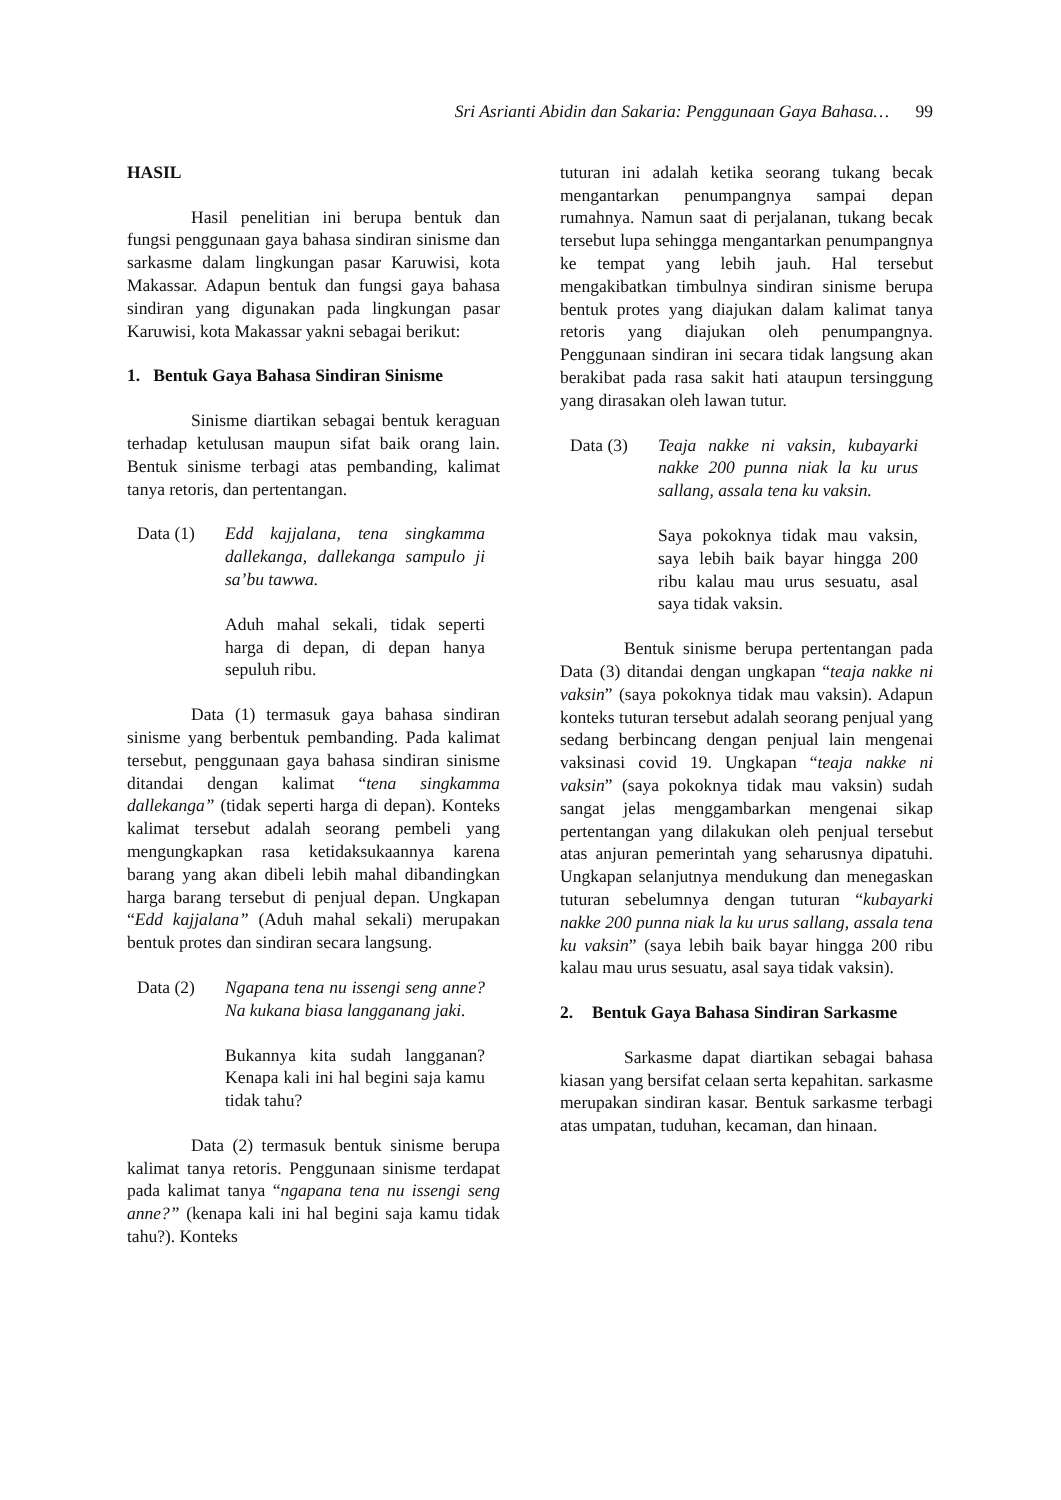Sri Asrianti Abidin dan Sakaria: Penggunaan Gaya Bahasa… 99
HASIL
Hasil penelitian ini berupa bentuk dan fungsi penggunaan gaya bahasa sindiran sinisme dan sarkasme dalam lingkungan pasar Karuwisi, kota Makassar. Adapun bentuk dan fungsi gaya bahasa sindiran yang digunakan pada lingkungan pasar Karuwisi, kota Makassar yakni sebagai berikut:
1. Bentuk Gaya Bahasa Sindiran Sinisme
Sinisme diartikan sebagai bentuk keraguan terhadap ketulusan maupun sifat baik orang lain. Bentuk sinisme terbagi atas pembanding, kalimat tanya retoris, dan pertentangan.
Data (1) Edd kajjalana, tena singkamma dallekanga, dallekanga sampulo ji sa’bu tawwa.
Aduh mahal sekali, tidak seperti harga di depan, di depan hanya sepuluh ribu.
Data (1) termasuk gaya bahasa sindiran sinisme yang berbentuk pembanding. Pada kalimat tersebut, penggunaan gaya bahasa sindiran sinisme ditandai dengan kalimat “tena singkamma dallekanga” (tidak seperti harga di depan). Konteks kalimat tersebut adalah seorang pembeli yang mengungkapkan rasa ketidaksukaannya karena barang yang akan dibeli lebih mahal dibandingkan harga barang tersebut di penjual depan. Ungkapan “Edd kajjalana” (Aduh mahal sekali) merupakan bentuk protes dan sindiran secara langsung.
Data (2) Ngapana tena nu issengi seng anne? Na kukana biasa langganang jaki.
Bukannya kita sudah langganan? Kenapa kali ini hal begini saja kamu tidak tahu?
Data (2) termasuk bentuk sinisme berupa kalimat tanya retoris. Penggunaan sinisme terdapat pada kalimat tanya “ngapana tena nu issengi seng anne?” (kenapa kali ini hal begini saja kamu tidak tahu?). Konteks
tuturan ini adalah ketika seorang tukang becak mengantarkan penumpangnya sampai depan rumahnya. Namun saat di perjalanan, tukang becak tersebut lupa sehingga mengantarkan penumpangnya ke tempat yang lebih jauh. Hal tersebut mengakibatkan timbulnya sindiran sinisme berupa bentuk protes yang diajukan dalam kalimat tanya retoris yang diajukan oleh penumpangnya. Penggunaan sindiran ini secara tidak langsung akan berakibat pada rasa sakit hati ataupun tersinggung yang dirasakan oleh lawan tutur.
Data (3) Teaja nakke ni vaksin, kubayarki nakke 200 punna niak la ku urus sallang, assala tena ku vaksin.
Saya pokoknya tidak mau vaksin, saya lebih baik bayar hingga 200 ribu kalau mau urus sesuatu, asal saya tidak vaksin.
Bentuk sinisme berupa pertentangan pada Data (3) ditandai dengan ungkapan “teaja nakke ni vaksin” (saya pokoknya tidak mau vaksin). Adapun konteks tuturan tersebut adalah seorang penjual yang sedang berbincang dengan penjual lain mengenai vaksinasi covid 19. Ungkapan “teaja nakke ni vaksin” (saya pokoknya tidak mau vaksin) sudah sangat jelas menggambarkan mengenai sikap pertentangan yang dilakukan oleh penjual tersebut atas anjuran pemerintah yang seharusnya dipatuhi. Ungkapan selanjutnya mendukung dan menegaskan tuturan sebelumnya dengan tuturan “kubayarki nakke 200 punna niak la ku urus sallang, assala tena ku vaksin” (saya lebih baik bayar hingga 200 ribu kalau mau urus sesuatu, asal saya tidak vaksin).
2. Bentuk Gaya Bahasa Sindiran Sarkasme
Sarkasme dapat diartikan sebagai bahasa kiasan yang bersifat celaan serta kepahitan. sarkasme merupakan sindiran kasar. Bentuk sarkasme terbagi atas umpatan, tuduhan, kecaman, dan hinaan.